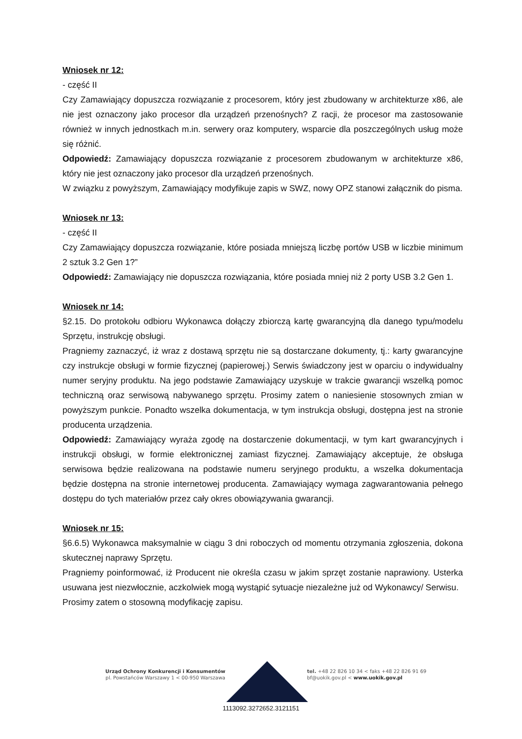Wniosek nr 12:
- część II
Czy Zamawiający dopuszcza rozwiązanie z procesorem, który jest zbudowany w architekturze x86, ale nie jest oznaczony jako procesor dla urządzeń przenośnych? Z racji, że procesor ma zastosowanie również w innych jednostkach m.in. serwery oraz komputery, wsparcie dla poszczególnych usług może się różnić.
Odpowiedź: Zamawiający dopuszcza rozwiązanie z procesorem zbudowanym w architekturze x86, który nie jest oznaczony jako procesor dla urządzeń przenośnych.
W związku z powyższym, Zamawiający modyfikuje zapis w SWZ, nowy OPZ stanowi załącznik do pisma.
Wniosek nr 13:
- część II
Czy Zamawiający dopuszcza rozwiązanie, które posiada mniejszą liczbę portów USB w liczbie minimum 2 sztuk 3.2 Gen 1?”
Odpowiedź: Zamawiający nie dopuszcza rozwiązania, które posiada mniej niż 2 porty USB 3.2 Gen 1.
Wniosek nr 14:
§2.15. Do protokołu odbioru Wykonawca dołączy zbiorczą kartę gwarancyjną dla danego typu/modelu Sprzętu, instrukcję obsługi.
Pragniemy zaznaczyć, iż wraz z dostawą sprzętu nie są dostarczane dokumenty, tj.: karty gwarancyjne czy instrukcje obsługi w formie fizycznej (papierowej.) Serwis świadczony jest w oparciu o indywidualny numer seryjny produktu. Na jego podstawie Zamawiający uzyskuje w trakcie gwarancji wszelką pomoc techniczną oraz serwisową nabywanego sprzętu. Prosimy zatem o naniesienie stosownych zmian w powyższym punkcie. Ponadto wszelka dokumentacja, w tym instrukcja obsługi, dostępna jest na stronie producenta urządzenia.
Odpowiedź: Zamawiający wyraża zgodę na dostarczenie dokumentacji, w tym kart gwarancyjnych i instrukcji obsługi, w formie elektronicznej zamiast fizycznej. Zamawiający akceptuje, że obsługa serwisowa będzie realizowana na podstawie numeru seryjnego produktu, a wszelka dokumentacja będzie dostępna na stronie internetowej producenta. Zamawiający wymaga zagwarantowania pełnego dostępu do tych materiałów przez cały okres obowiązywania gwarancji.
Wniosek nr 15:
§6.6.5) Wykonawca maksymalnie w ciągu 3 dni roboczych od momentu otrzymania zgłoszenia, dokona skutecznej naprawy Sprzętu.
Pragniemy poinformować, iż Producent nie określa czasu w jakim sprzęt zostanie naprawiony. Usterka usuwana jest niezwłocznie, aczkolwiek mogą wystąpić sytuacje niezależne już od Wykonawcy/ Serwisu.
Prosimy zatem o stosowną modyfikację zapisu.
Urząd Ochrony Konkurencji i Konsumentów
pl. Powstańców Warszawy 1 < 00-950 Warszawa
tel. +48 22 826 10 34 < faks +48 22 826 91 69
bf@uokik.gov.pl < www.uokik.gov.pl
1113092.3272652.3121151